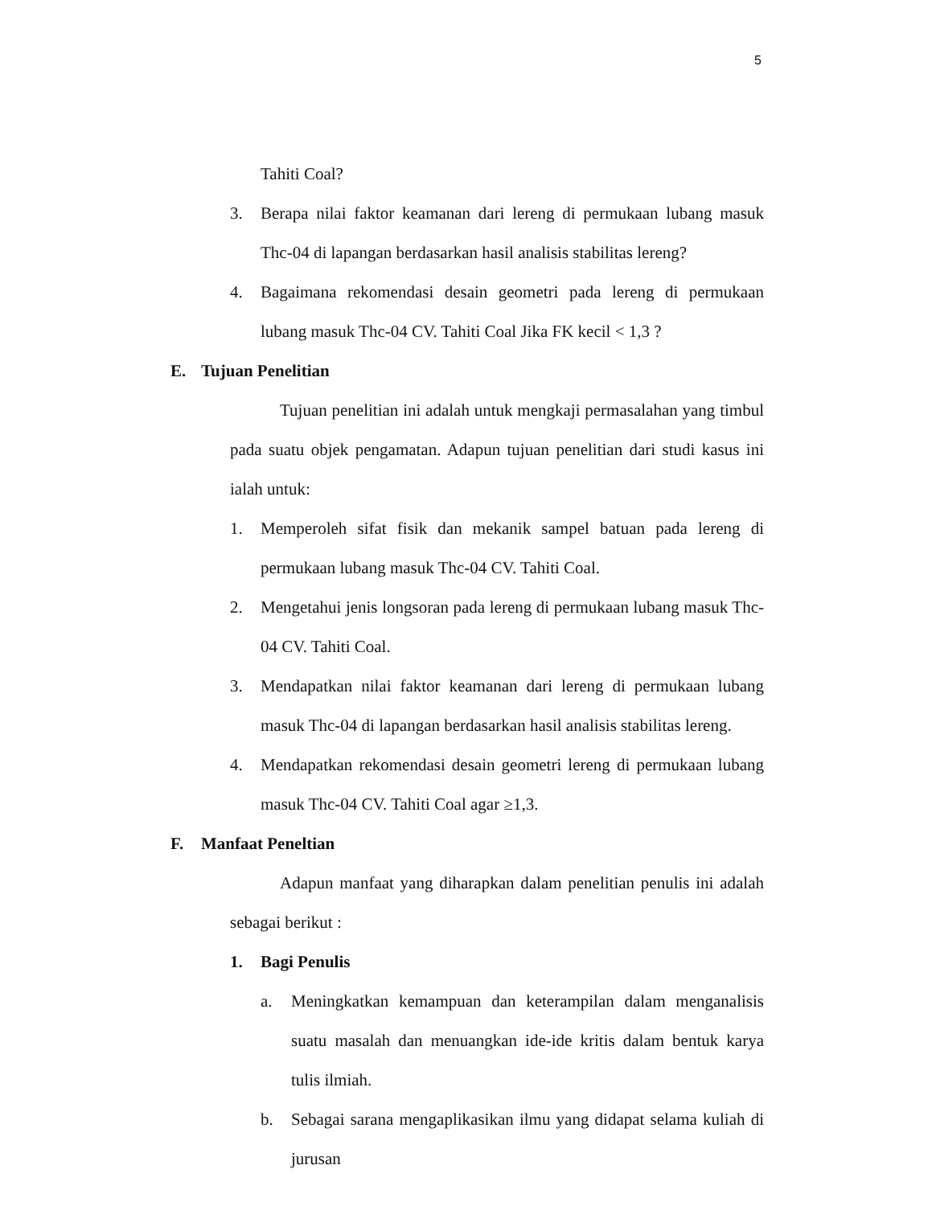5
Tahiti Coal?
3. Berapa nilai faktor keamanan dari lereng di permukaan lubang masuk Thc-04 di lapangan berdasarkan hasil analisis stabilitas lereng?
4. Bagaimana rekomendasi desain geometri pada lereng di permukaan lubang masuk Thc-04 CV. Tahiti Coal Jika FK kecil < 1,3 ?
E. Tujuan Penelitian
Tujuan penelitian ini adalah untuk mengkaji permasalahan yang timbul pada suatu objek pengamatan. Adapun tujuan penelitian dari studi kasus ini ialah untuk:
1. Memperoleh sifat fisik dan mekanik sampel batuan pada lereng di permukaan lubang masuk Thc-04 CV. Tahiti Coal.
2. Mengetahui jenis longsoran pada lereng di permukaan lubang masuk Thc-04 CV. Tahiti Coal.
3. Mendapatkan nilai faktor keamanan dari lereng di permukaan lubang masuk Thc-04 di lapangan berdasarkan hasil analisis stabilitas lereng.
4. Mendapatkan rekomendasi desain geometri lereng di permukaan lubang masuk Thc-04 CV. Tahiti Coal agar ≥1,3.
F. Manfaat Peneltian
Adapun manfaat yang diharapkan dalam penelitian penulis ini adalah sebagai berikut :
1. Bagi Penulis
a. Meningkatkan kemampuan dan keterampilan dalam menganalisis suatu masalah dan menuangkan ide-ide kritis dalam bentuk karya tulis ilmiah.
b. Sebagai sarana mengaplikasikan ilmu yang didapat selama kuliah di jurusan